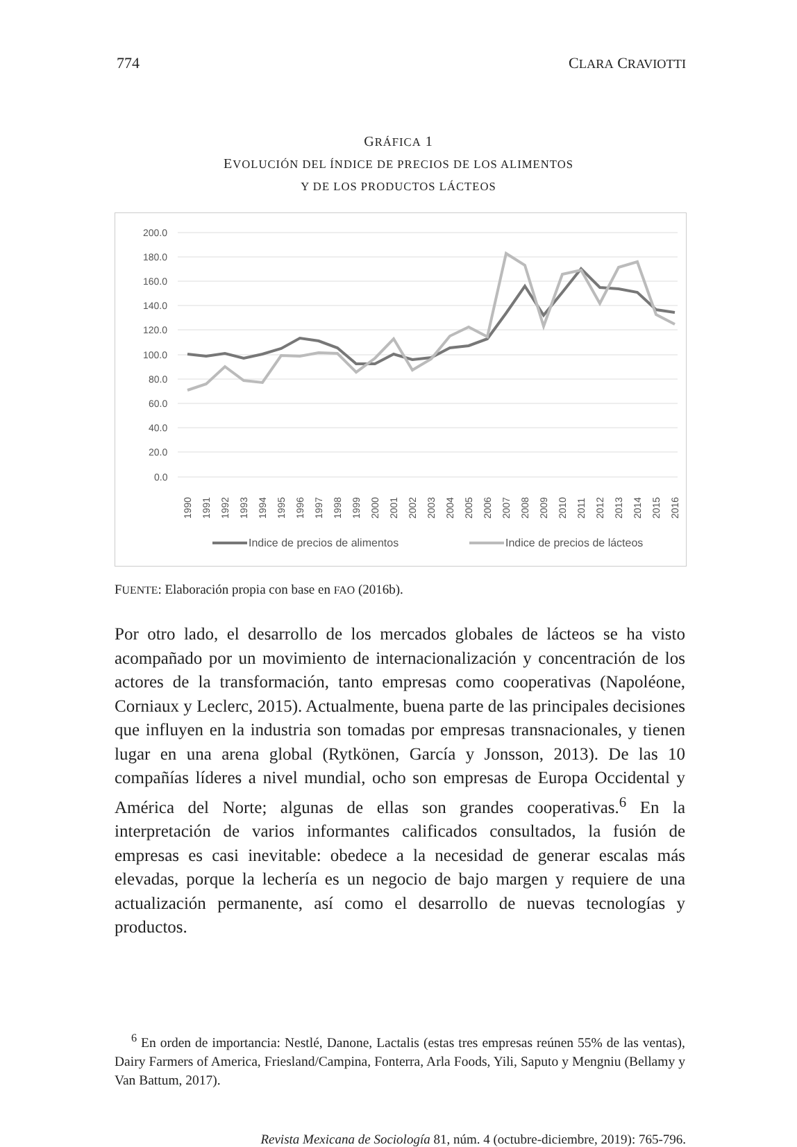774 CLARA CRAVIOTTI
GRÁFICA 1
EVOLUCIÓN DEL ÍNDICE DE PRECIOS DE LOS ALIMENTOS
Y DE LOS PRODUCTOS LÁCTEOS
200.0
180.0
160.0
140.0
120.0
100.0
80.0
60.0
40.0
20.0
0.0
1990
1991
1992
1993
1994
1995
1996
1997
1998
1999
2000
2001
2002
2003
2004
2005
2006
2007
2008
2009
2010
2011
2012
2013
2014
2015
2016
Indice de precios de alimentos
Indice de precios de lácteos
FUENTE: Elaboración propia con base en FAO (2016b).
Por otro lado, el desarrollo de los mercados globales de lácteos se ha visto acompañado por un movimiento de internacionalización y concentración de los actores de la transformación, tanto empresas como cooperativas (Napoléone, Corniaux y Leclerc, 2015). Actualmente, buena parte de las principales decisiones que influyen en la industria son tomadas por empresas transnacionales, y tienen lugar en una arena global (Rytkönen, García y Jonsson, 2013). De las 10 compañías líderes a nivel mundial, ocho son empresas de Europa Occidental y América del Norte; algunas de ellas son grandes cooperativas.<sup>6</sup> En la interpretación de varios informantes calificados consultados, la fusión de empresas es casi inevitable: obedece a la necesidad de generar escalas más elevadas, porque la lechería es un negocio de bajo margen y requiere de una actualización permanente, así como el desarrollo de nuevas tecnologías y productos.
<sup>6</sup> En orden de importancia: Nestlé, Danone, Lactalis (estas tres empresas reúnen 55% de las ventas), Dairy Farmers of America, Friesland/Campina, Fonterra, Arla Foods, Yili, Saputo y Mengniu (Bellamy y Van Battum, 2017).
Revista Mexicana de Sociología 81, núm. 4 (octubre-diciembre, 2019): 765-796.